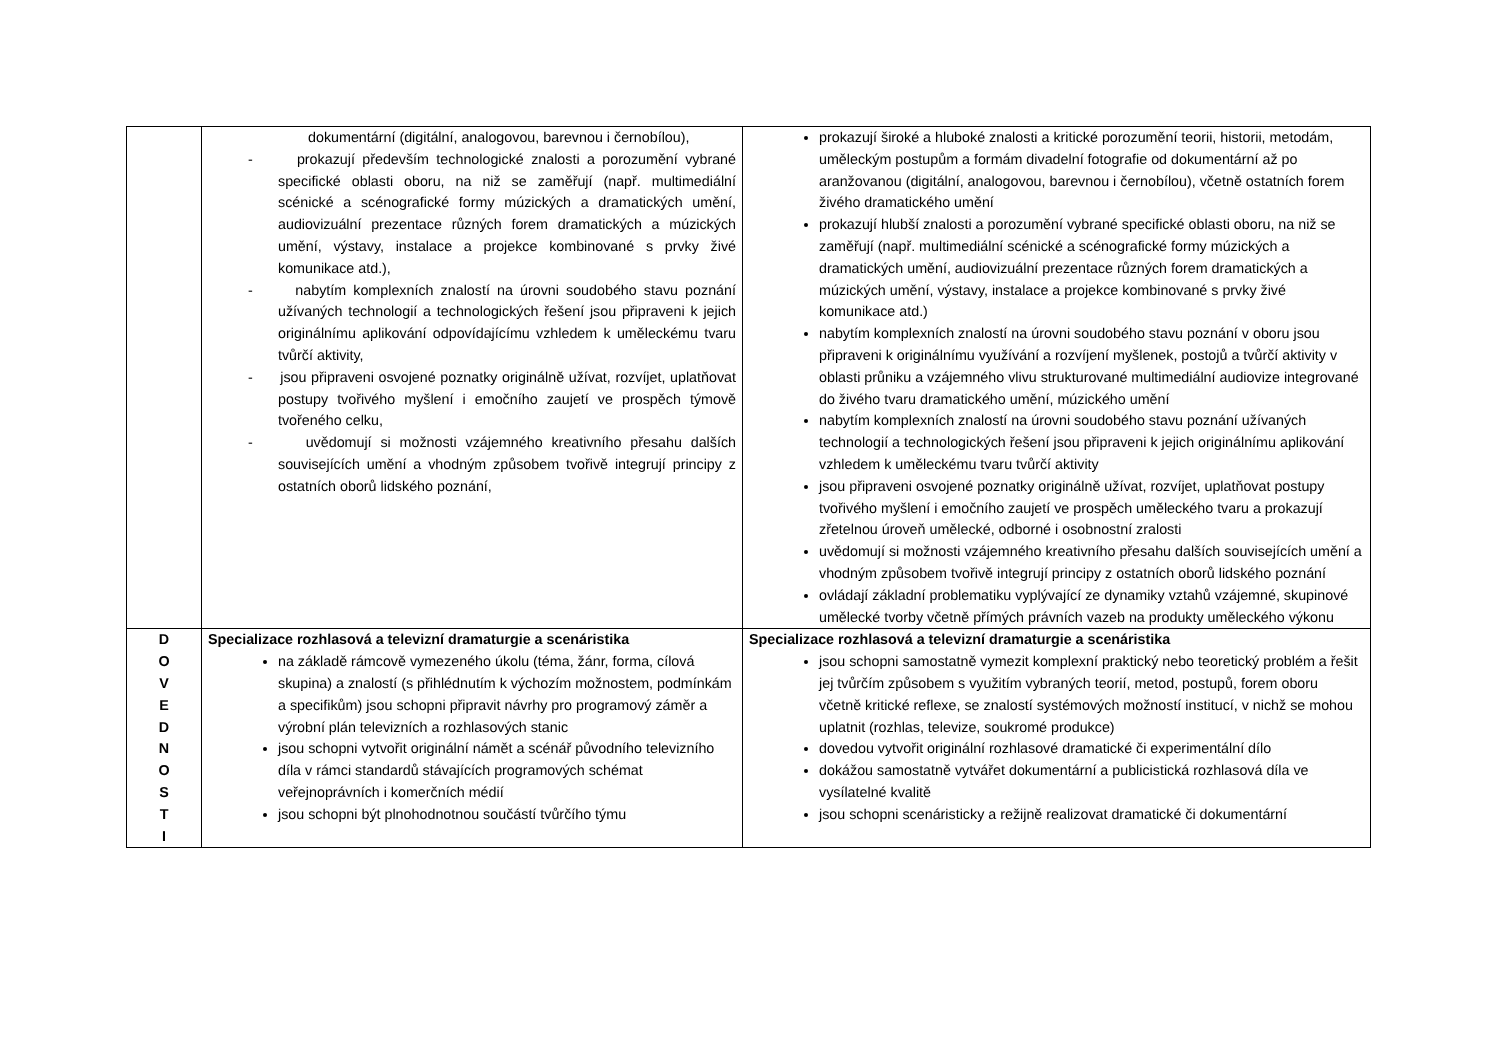| | dokumentární (digitální, analogovou, barevnou i černobílou), - prokazují především technologické znalosti a porozumění vybrané specifické oblasti oboru, na niž se zaměřují (např. multimediální scénické a scénografické formy múzických a dramatických umění, audiovizuální prezentace různých forem dramatických a múzických umění, výstavy, instalace a projekce kombinované s prvky živé komunikace atd.), - nabytím komplexních znalostí na úrovni soudobého stavu poznání užívaných technologií a technologických řešení jsou připraveni k jejich originálnímu aplikování odpovídajícímu vzhledem k uměleckému tvaru tvůrčí aktivity, - jsou připraveni osvojené poznatky originálně užívat, rozvíjet, uplatňovat postupy tvořivého myšlení i emočního zaujetí ve prospěch týmově tvořeného celku, - uvědomují si možnosti vzájemného kreativního přesahu dalších souvisejících umění a vhodným způsobem tvořivě integrují principy z ostatních oborů lidského poznání, | prokazují široké a hluboké znalosti a kritické porozumění teorii, historii, metodám, uměleckým postupům a formám divadelní fotografie od dokumentární až po aranžovanou (digitální, analogovou, barevnou i černobílou), včetně ostatních forem živého dramatického umění prokazují hlubší znalosti a porozumění vybrané specifické oblasti oboru, na niž se zaměřují (např. multimediální scénické a scénografické formy múzických a dramatických umění, audiovizuální prezentace různých forem dramatických a múzických umění, výstavy, instalace a projekce kombinované s prvky živé komunikace atd.) nabytím komplexních znalostí na úrovni soudobého stavu poznání v oboru jsou připraveni k originálnímu využívání a rozvíjení myšlenek, postojů a tvůrčí aktivity v oblasti průniku a vzájemného vlivu strukturované multimediální audiovize integrované do živého tvaru dramatického umění, múzického umění nabytím komplexních znalostí na úrovni soudobého stavu poznání užívaných technologií a technologických řešení jsou připraveni k jejich originálnímu aplikování vzhledem k uměleckému tvaru tvůrčí aktivity jsou připraveni osvojené poznatky originálně užívat, rozvíjet, uplatňovat postupy tvořivého myšlení i emočního zaujetí ve prospěch uměleckého tvaru a prokazují zřetelnou úroveň umělecké, odborné i osobnostní zralosti uvědomují si možnosti vzájemného kreativního přesahu dalších souvisejících umění a vhodným způsobem tvořivě integrují principy z ostatních oborů lidského poznání ovládají základní problematiku vyplývající ze dynamiky vztahů vzájemné, skupinové umělecké tvorby včetně přímých právních vazeb na produkty uměleckého výkonu |
| D O V E D N O S T I | Specializace rozhlasová a televizní dramaturgie a scenáristika na základě rámcově vymezeného úkolu (téma, žánr, forma, cílová skupina) a znalostí (s přihlédnutím k výchozím možnostem, podmínkám a specifikům) jsou schopni připravit návrhy pro programový záměr a výrobní plán televizních a rozhlasových stanic jsou schopni vytvořit originální námět a scénář původního televizního díla v rámci standardů stávajících programových schémat veřejnoprávních i komerčních médií jsou schopni být plnohodnotnou součástí tvůrčího týmu | Specializace rozhlasová a televizní dramaturgie a scenáristika jsou schopni samostatně vymezit komplexní praktický nebo teoretický problém a řešit jej tvůrčím způsobem s využitím vybraných teorií, metod, postupů, forem oboru včetně kritické reflexe, se znalostí systémových možností institucí, v nichž se mohou uplatnit (rozhlas, televize, soukromé produkce) dovedou vytvořit originální rozhlasové dramatické či experimentální dílo dokážou samostatně vytvářet dokumentární a publicistická rozhlasová díla ve vysílatelné kvalitě jsou schopni scenáristicky a režijně realizovat dramatické či dokumentární |